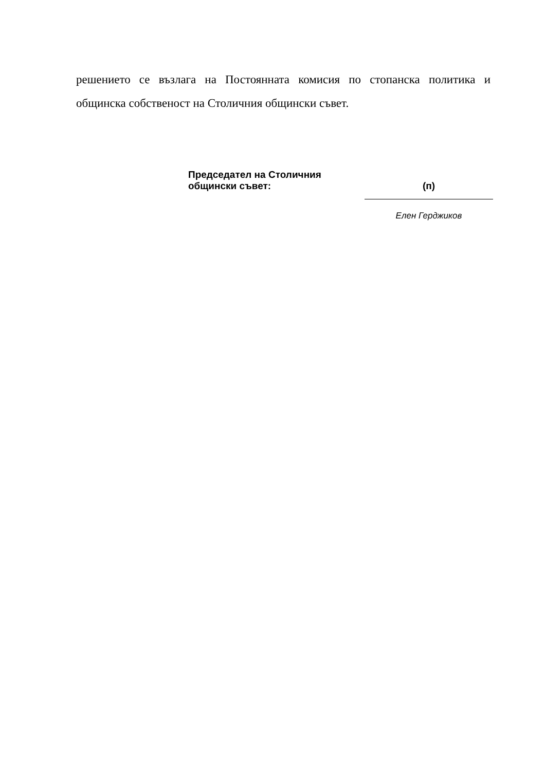решението се възлага на Постоянната комисия по стопанска политика и общинска собственост на Столичния общински съвет.
Председател на Столичния
общински съвет:
(п)
Елен Герджиков